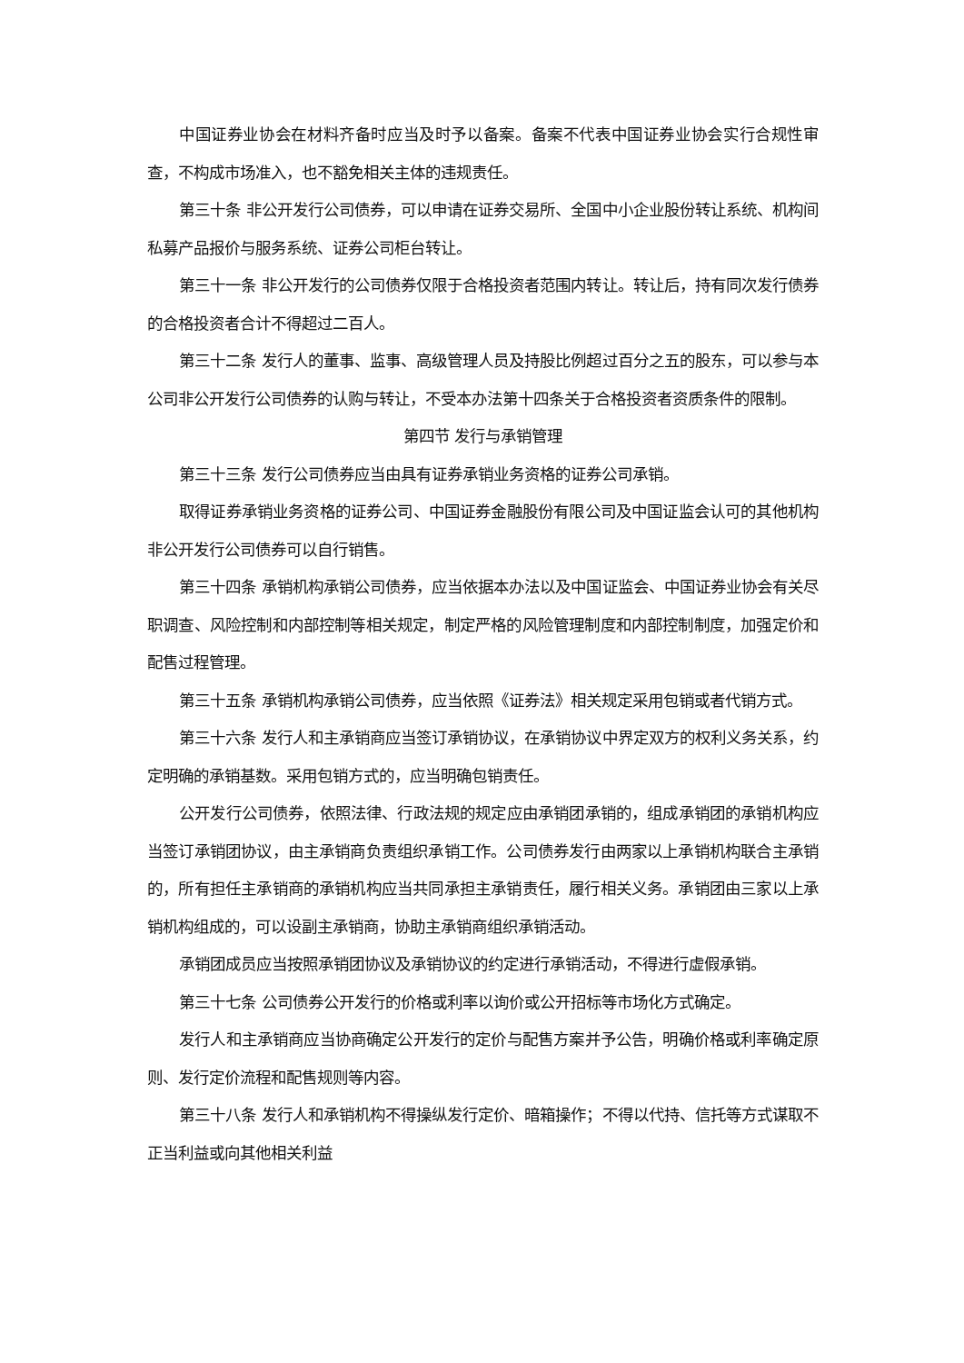中国证券业协会在材料齐备时应当及时予以备案。备案不代表中国证券业协会实行合规性审查，不构成市场准入，也不豁免相关主体的违规责任。
第三十条 非公开发行公司债券，可以申请在证券交易所、全国中小企业股份转让系统、机构间私募产品报价与服务系统、证券公司柜台转让。
第三十一条 非公开发行的公司债券仅限于合格投资者范围内转让。转让后，持有同次发行债券的合格投资者合计不得超过二百人。
第三十二条 发行人的董事、监事、高级管理人员及持股比例超过百分之五的股东，可以参与本公司非公开发行公司债券的认购与转让，不受本办法第十四条关于合格投资者资质条件的限制。
第四节 发行与承销管理
第三十三条 发行公司债券应当由具有证券承销业务资格的证券公司承销。
取得证券承销业务资格的证券公司、中国证券金融股份有限公司及中国证监会认可的其他机构非公开发行公司债券可以自行销售。
第三十四条 承销机构承销公司债券，应当依据本办法以及中国证监会、中国证券业协会有关尽职调查、风险控制和内部控制等相关规定，制定严格的风险管理制度和内部控制制度，加强定价和配售过程管理。
第三十五条 承销机构承销公司债券，应当依照《证券法》相关规定采用包销或者代销方式。
第三十六条 发行人和主承销商应当签订承销协议，在承销协议中界定双方的权利义务关系，约定明确的承销基数。采用包销方式的，应当明确包销责任。
公开发行公司债券，依照法律、行政法规的规定应由承销团承销的，组成承销团的承销机构应当签订承销团协议，由主承销商负责组织承销工作。公司债券发行由两家以上承销机构联合主承销的，所有担任主承销商的承销机构应当共同承担主承销责任，履行相关义务。承销团由三家以上承销机构组成的，可以设副主承销商，协助主承销商组织承销活动。
承销团成员应当按照承销团协议及承销协议的约定进行承销活动，不得进行虚假承销。
第三十七条 公司债券公开发行的价格或利率以询价或公开招标等市场化方式确定。
发行人和主承销商应当协商确定公开发行的定价与配售方案并予公告，明确价格或利率确定原则、发行定价流程和配售规则等内容。
第三十八条 发行人和承销机构不得操纵发行定价、暗箱操作；不得以代持、信托等方式谋取不正当利益或向其他相关利益